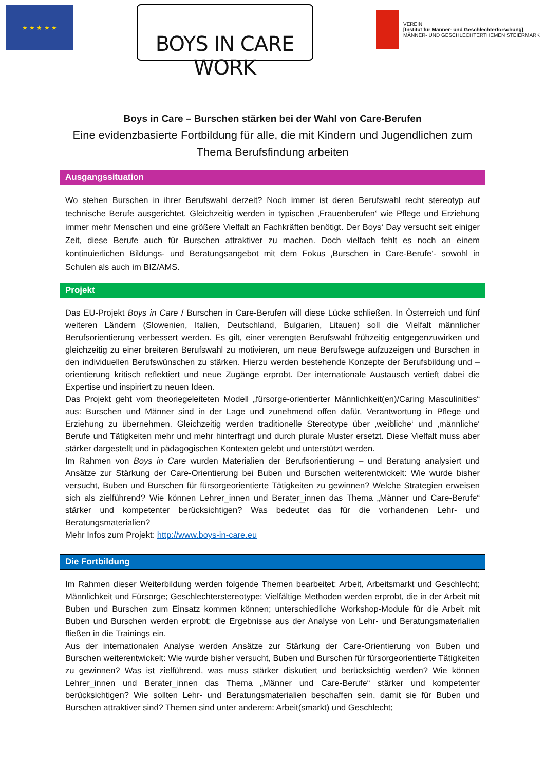★ ★ ★ ★ ★
BOYS IN CARE WORK
VEREIN
[Institut für Männer- und Geschlechterforschung]
MÄNNER- UND GESCHLECHTERTHEMEN STEIERMARK
Boys in Care – Burschen stärken bei der Wahl von Care-Berufen
Eine evidenzbasierte Fortbildung für alle, die mit Kindern und Jugendlichen zum Thema Berufsfindung arbeiten
Ausgangssituation
Wo stehen Burschen in ihrer Berufswahl derzeit? Noch immer ist deren Berufswahl recht stereotyp auf technische Berufe ausgerichtet. Gleichzeitig werden in typischen ‚Frauenberufen‘ wie Pflege und Erziehung immer mehr Menschen und eine größere Vielfalt an Fachkräften benötigt. Der Boys‘ Day versucht seit einiger Zeit, diese Berufe auch für Burschen attraktiver zu machen. Doch vielfach fehlt es noch an einem kontinuierlichen Bildungs- und Beratungsangebot mit dem Fokus ‚Burschen in Care-Berufe‘- sowohl in Schulen als auch im BIZ/AMS.
Projekt
Das EU-Projekt Boys in Care / Burschen in Care-Berufen will diese Lücke schließen. In Österreich und fünf weiteren Ländern (Slowenien, Italien, Deutschland, Bulgarien, Litauen) soll die Vielfalt männlicher Berufsorientierung verbessert werden. Es gilt, einer verengten Berufswahl frühzeitig entgegenzuwirken und gleichzeitig zu einer breiteren Berufswahl zu motivieren, um neue Berufswege aufzuzeigen und Burschen in den individuellen Berufswünschen zu stärken. Hierzu werden bestehende Konzepte der Berufsbildung und –orientierung kritisch reflektiert und neue Zugänge erprobt. Der internationale Austausch vertieft dabei die Expertise und inspiriert zu neuen Ideen.
Das Projekt geht vom theoriegeleiteten Modell „fürsorge-orientierter Männlichkeit(en)/Caring Masculinities“ aus: Burschen und Männer sind in der Lage und zunehmend offen dafür, Verantwortung in Pflege und Erziehung zu übernehmen. Gleichzeitig werden traditionelle Stereotype über ‚weibliche‘ und ‚männliche‘ Berufe und Tätigkeiten mehr und mehr hinterfragt und durch plurale Muster ersetzt. Diese Vielfalt muss aber stärker dargestellt und in pädagogischen Kontexten gelebt und unterstützt werden.
Im Rahmen von Boys in Care wurden Materialien der Berufsorientierung – und Beratung analysiert und Ansätze zur Stärkung der Care-Orientierung bei Buben und Burschen weiterentwickelt: Wie wurde bisher versucht, Buben und Burschen für fürsorgeorientierte Tätigkeiten zu gewinnen? Welche Strategien erweisen sich als zielführend? Wie können Lehrer_innen und Berater_innen das Thema „Männer und Care-Berufe“ stärker und kompetenter berücksichtigen? Was bedeutet das für die vorhandenen Lehr- und Beratungsmaterialien?
Mehr Infos zum Projekt: http://www.boys-in-care.eu
Die Fortbildung
Im Rahmen dieser Weiterbildung werden folgende Themen bearbeitet: Arbeit, Arbeitsmarkt und Geschlecht; Männlichkeit und Fürsorge; Geschlechterstereotype; Vielfältige Methoden werden erprobt, die in der Arbeit mit Buben und Burschen zum Einsatz kommen können; unterschiedliche Workshop-Module für die Arbeit mit Buben und Burschen werden erprobt; die Ergebnisse aus der Analyse von Lehr- und Beratungsmaterialien fließen in die Trainings ein.
Aus der internationalen Analyse werden Ansätze zur Stärkung der Care-Orientierung von Buben und Burschen weiterentwickelt: Wie wurde bisher versucht, Buben und Burschen für fürsorgeorientierte Tätigkeiten zu gewinnen? Was ist zielführend, was muss stärker diskutiert und berücksichtig werden? Wie können Lehrer_innen und Berater_innen das Thema „Männer und Care-Berufe“ stärker und kompetenter berücksichtigen? Wie sollten Lehr- und Beratungsmaterialien beschaffen sein, damit sie für Buben und Burschen attraktiver sind? Themen sind unter anderem: Arbeit(smarkt) und Geschlecht;